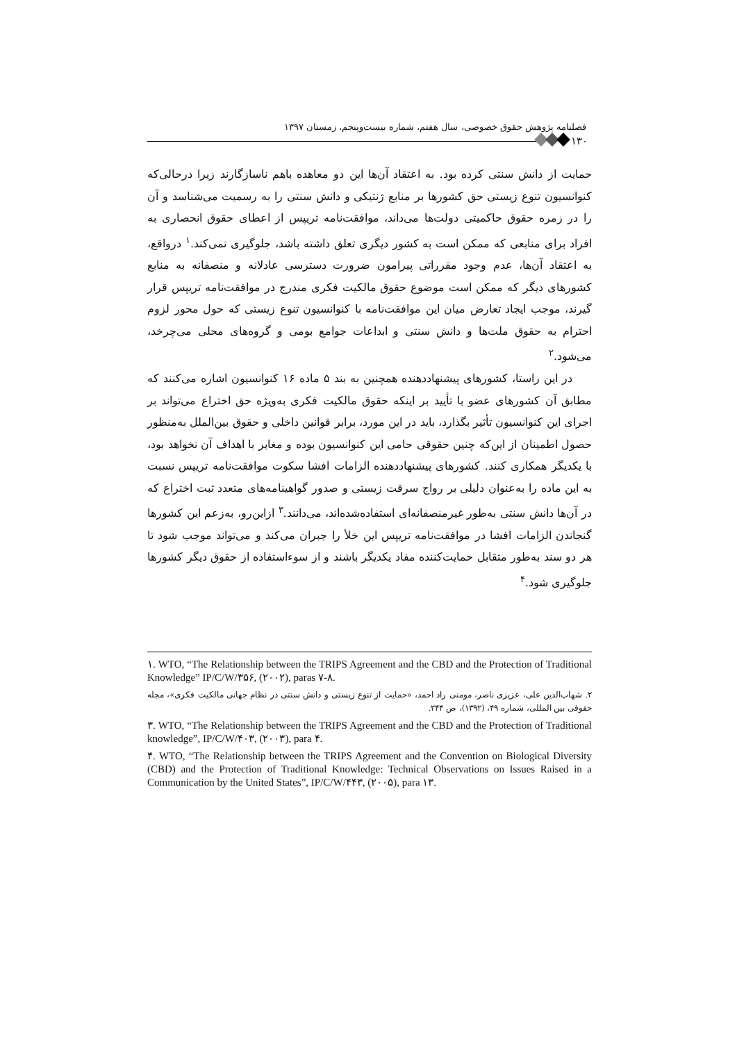فصلنامه پژوهش حقوق خصوصی، سال هفتم، شماره بیست‌وپنجم، زمستان ۱۳۹۷
۱۳۰
حمایت از دانش سنتی کرده بود. به اعتقاد آن‌ها این دو معاهده باهم ناسازگارند زیرا درحالی‌که کنوانسیون تنوع زیستی حق کشورها بر منابع ژنتیکی و دانش سنتی را به رسمیت می‌شناسد و آن را در زمره حقوق حاکمیتی دولت‌ها می‌داند، موافقت‌نامه تریپس از اعطای حقوق انحصاری به افراد برای منابعی که ممکن است به کشور دیگری تعلق داشته باشد، جلوگیری نمی‌کند.<sup>۱</sup> درواقع، به اعتقاد آن‌ها، عدم وجود مقرراتی پیرامون ضرورت دسترسی عادلانه و منصفانه به منابع کشورهای دیگر که ممکن است موضوع حقوق مالکیت فکری مندرج در موافقت‌نامه تریپس قرار گیرند، موجب ایجاد تعارض میان این موافقت‌نامه با کنوانسیون تنوع زیستی که حول محور لزوم احترام به حقوق ملت‌ها و دانش سنتی و ابداعات جوامع بومی و گروه‌های محلی می‌چرخد، می‌شود.<sup>۲</sup>
در این راستا، کشورهای پیشنهاددهنده همچنین به بند ۵ ماده ۱۶ کنوانسیون اشاره می‌کنند که مطابق آن کشورهای عضو با تأیید بر اینکه حقوق مالکیت فکری به‌ویژه حق اختراع می‌تواند بر اجرای این کنوانسیون تأثیر بگذارد، باید در این مورد، برابر قوانین داخلی و حقوق بین‌الملل به‌منظور حصول اطمینان از این‌که چنین حقوقی حامی این کنوانسیون بوده و مغایر با اهداف آن نخواهد بود، با یکدیگر همکاری کنند. کشورهای پیشنهاددهنده الزامات افشا سکوت موافقت‌نامه تریپس نسبت به این ماده را به‌عنوان دلیلی بر رواج سرقت زیستی و صدور گواهینامه‌های متعدد ثبت اختراع که در آن‌ها دانش سنتی به‌طور غیرمنصفانه‌ای استفاده‌شده‌اند، می‌دانند.<sup>۳</sup> ازاین‌رو، به‌زعم این کشورها گنجاندن الزامات افشا در موافقت‌نامه تریپس این خلأ را جبران می‌کند و می‌تواند موجب شود تا هر دو سند به‌طور متقابل حمایت‌کننده مفاد یکدیگر باشند و از سوءاستفاده از حقوق دیگر کشورها جلوگیری شود.<sup>۴</sup>
۱. WTO, “The Relationship between the TRIPS Agreement and the CBD and the Protection of Traditional Knowledge” IP/C/W/۳۵۶, (۲۰۰۲), paras ۷-۸.
۲. شهاب‌الدین علی، عزیزی ناصر، مومنی راد احمد، «حمایت از تنوع زیستی و دانش سنتی در نظام جهانی مالکیت فکری»، مجله حقوقی بین المللی، شماره ۴۹، (۱۳۹۲)، ص ۲۴۴.
۳. WTO, “The Relationship between the TRIPS Agreement and the CBD and the Protection of Traditional knowledge”, IP/C/W/۴۰۳, (۲۰۰۳), para ۴.
۴. WTO, “The Relationship between the TRIPS Agreement and the Convention on Biological Diversity (CBD) and the Protection of Traditional Knowledge: Technical Observations on Issues Raised in a Communication by the United States”, IP/C/W/۴۴۳, (۲۰۰۵), para ۱۳.